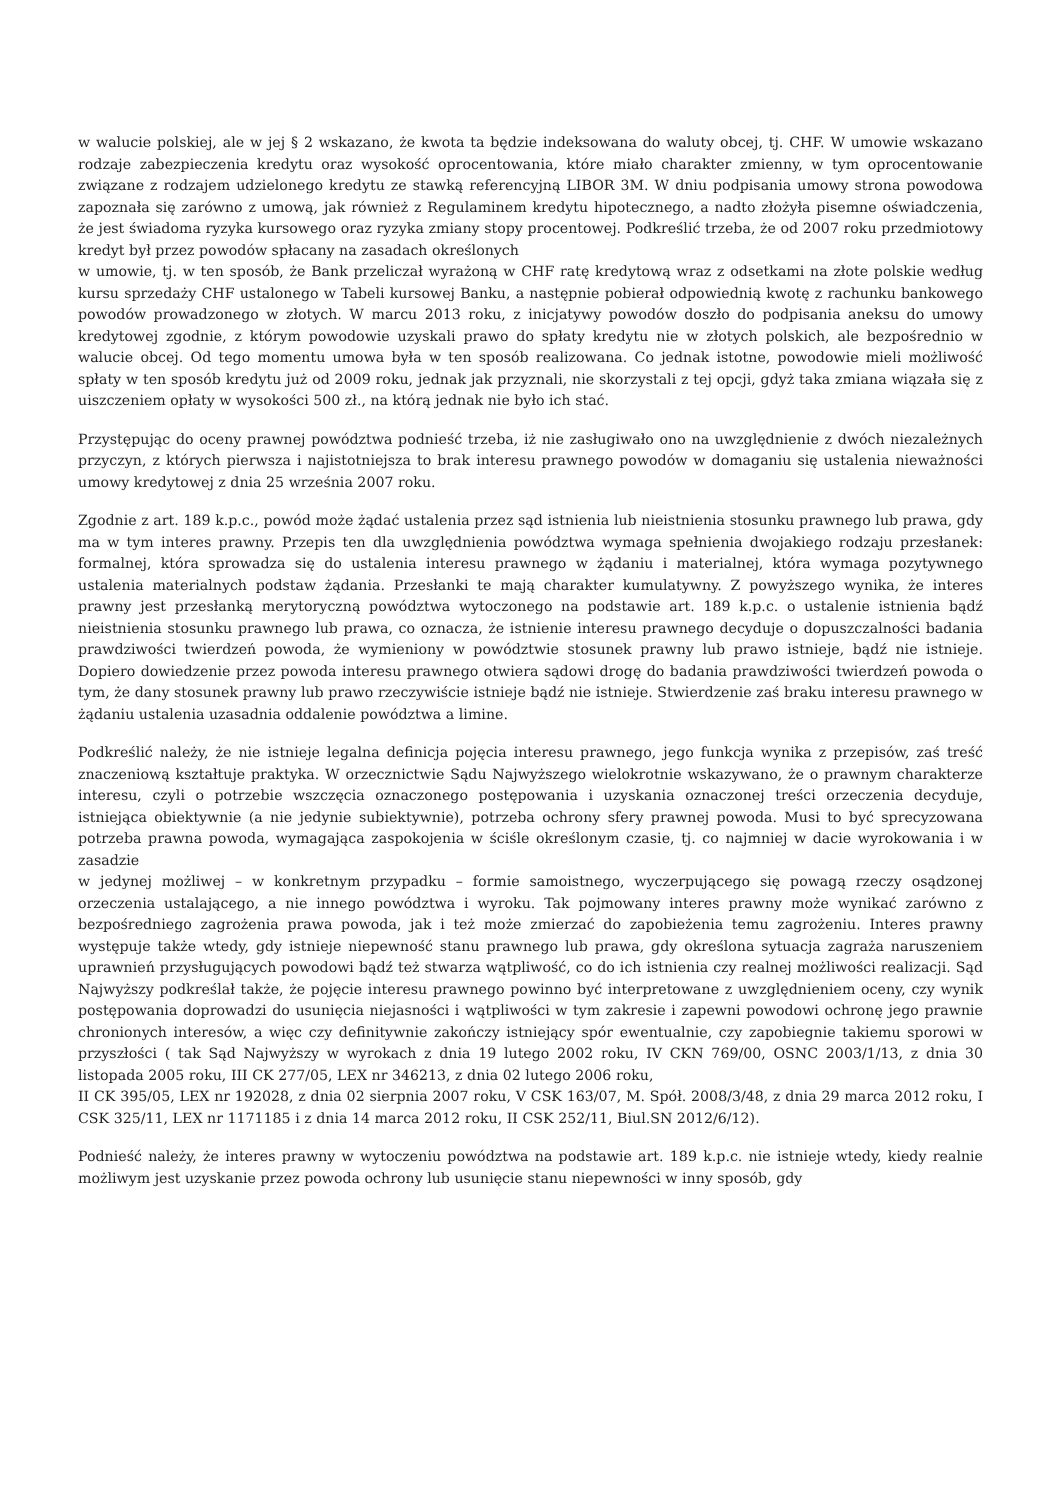w walucie polskiej, ale w jej § 2 wskazano, że kwota ta będzie indeksowana do waluty obcej, tj. CHF. W umowie wskazano rodzaje zabezpieczenia kredytu oraz wysokość oprocentowania, które miało charakter zmienny, w tym oprocentowanie związane z rodzajem udzielonego kredytu ze stawką referencyjną LIBOR 3M. W dniu podpisania umowy strona powodowa zapoznała się zarówno z umową, jak również z Regulaminem kredytu hipotecznego, a nadto złożyła pisemne oświadczenia, że jest świadoma ryzyka kursowego oraz ryzyka zmiany stopy procentowej. Podkreślić trzeba, że od 2007 roku przedmiotowy kredyt był przez powodów spłacany na zasadach określonych
w umowie, tj. w ten sposób, że Bank przeliczał wyrażoną w CHF ratę kredytową wraz z odsetkami na złote polskie według kursu sprzedaży CHF ustalonego w Tabeli kursowej Banku, a następnie pobierał odpowiednią kwotę z rachunku bankowego powodów prowadzonego w złotych. W marcu 2013 roku, z inicjatywy powodów doszło do podpisania aneksu do umowy kredytowej zgodnie, z którym powodowie uzyskali prawo do spłaty kredytu nie w złotych polskich, ale bezpośrednio w walucie obcej. Od tego momentu umowa była w ten sposób realizowana. Co jednak istotne, powodowie mieli możliwość spłaty w ten sposób kredytu już od 2009 roku, jednak jak przyznali, nie skorzystali z tej opcji, gdyż taka zmiana wiązała się z uiszczeniem opłaty w wysokości 500 zł., na którą jednak nie było ich stać.
Przystępując do oceny prawnej powództwa podnieść trzeba, iż nie zasługiwało ono na uwzględnienie z dwóch niezależnych przyczyn, z których pierwsza i najistotniejsza to brak interesu prawnego powodów w domaganiu się ustalenia nieważności umowy kredytowej z dnia 25 września 2007 roku.
Zgodnie z art. 189 k.p.c., powód może żądać ustalenia przez sąd istnienia lub nieistnienia stosunku prawnego lub prawa, gdy ma w tym interes prawny. Przepis ten dla uwzględnienia powództwa wymaga spełnienia dwojakiego rodzaju przesłanek: formalnej, która sprowadza się do ustalenia interesu prawnego w żądaniu i materialnej, która wymaga pozytywnego ustalenia materialnych podstaw żądania. Przesłanki te mają charakter kumulatywny. Z powyższego wynika, że interes prawny jest przesłanką merytoryczną powództwa wytoczonego na podstawie art. 189 k.p.c. o ustalenie istnienia bądź nieistnienia stosunku prawnego lub prawa, co oznacza, że istnienie interesu prawnego decyduje o dopuszczalności badania prawdziwości twierdzeń powoda, że wymieniony w powództwie stosunek prawny lub prawo istnieje, bądź nie istnieje. Dopiero dowiedzenie przez powoda interesu prawnego otwiera sądowi drogę do badania prawdziwości twierdzeń powoda o tym, że dany stosunek prawny lub prawo rzeczywiście istnieje bądź nie istnieje. Stwierdzenie zaś braku interesu prawnego w żądaniu ustalenia uzasadnia oddalenie powództwa a limine.
Podkreślić należy, że nie istnieje legalna definicja pojęcia interesu prawnego, jego funkcja wynika z przepisów, zaś treść znaczeniową kształtuje praktyka. W orzecznictwie Sądu Najwyższego wielokrotnie wskazywano, że o prawnym charakterze interesu, czyli o potrzebie wszczęcia oznaczonego postępowania i uzyskania oznaczonej treści orzeczenia decyduje, istniejąca obiektywnie (a nie jedynie subiektywnie), potrzeba ochrony sfery prawnej powoda. Musi to być sprecyzowana potrzeba prawna powoda, wymagająca zaspokojenia w ściśle określonym czasie, tj. co najmniej w dacie wyrokowania i w zasadzie
w jedynej możliwej – w konkretnym przypadku – formie samoistnego, wyczerpującego się powagą rzeczy osądzonej orzeczenia ustalającego, a nie innego powództwa i wyroku. Tak pojmowany interes prawny może wynikać zarówno z bezpośredniego zagrożenia prawa powoda, jak i też może zmierzać do zapobieżenia temu zagrożeniu. Interes prawny występuje także wtedy, gdy istnieje niepewność stanu prawnego lub prawa, gdy określona sytuacja zagraża naruszeniem uprawnień przysługujących powodowi bądź też stwarza wątpliwość, co do ich istnienia czy realnej możliwości realizacji. Sąd Najwyższy podkreślał także, że pojęcie interesu prawnego powinno być interpretowane z uwzględnieniem oceny, czy wynik postępowania doprowadzi do usunięcia niejasności i wątpliwości w tym zakresie i zapewni powodowi ochronę jego prawnie chronionych interesów, a więc czy definitywnie zakończy istniejący spór ewentualnie, czy zapobiegnie takiemu sporowi w przyszłości ( tak Sąd Najwyższy w wyrokach z dnia 19 lutego 2002 roku, IV CKN 769/00, OSNC 2003/1/13, z dnia 30 listopada 2005 roku, III CK 277/05, LEX nr 346213, z dnia 02 lutego 2006 roku,
II CK 395/05, LEX nr 192028, z dnia 02 sierpnia 2007 roku, V CSK 163/07, M. Spół. 2008/3/48, z dnia 29 marca 2012 roku, I CSK 325/11, LEX nr 1171185 i z dnia 14 marca 2012 roku, II CSK 252/11, Biul.SN 2012/6/12).
Podnieść należy, że interes prawny w wytoczeniu powództwa na podstawie art. 189 k.p.c. nie istnieje wtedy, kiedy realnie możliwym jest uzyskanie przez powoda ochrony lub usunięcie stanu niepewności w inny sposób, gdy